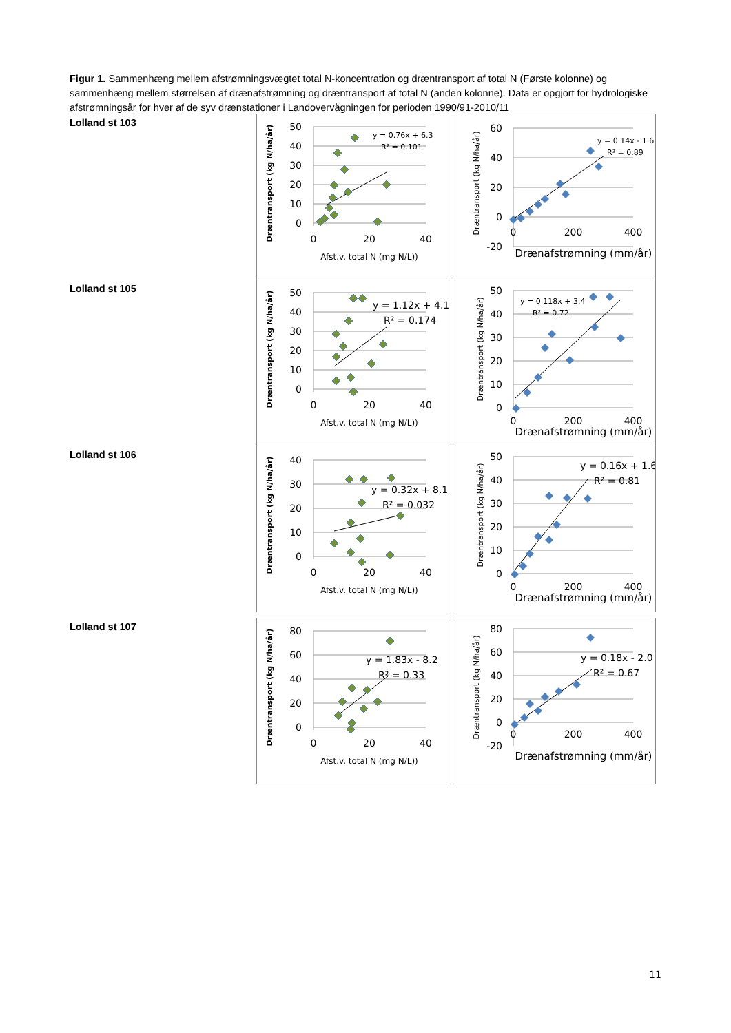Figur 1. Sammenhæng mellem afstrømningsvægtet total N-koncentration og dræntransport af total N (Første kolonne) og sammenhæng mellem størrelsen af drænafstrømning og dræntransport af total N (anden kolonne). Data er opgjort for hydrologiske afstrømningsår for hver af de syv drænstationer i Landovervågningen for perioden 1990/91-2010/11
Lolland st 103
50
40
30
20
10
0
0
20
40
Afst.v. total N (mg N/L))
Dræntransport (kg N/ha/år)
y = 0.76x + 6.3
R² = 0.101
60
40
20
0
-20
0
200
400
Drænafstrømning (mm/år)
Dræntransport (kg N/ha/år)
y = 0.14x - 1.6
R² = 0.89
Lolland st 105
50
40
30
20
10
0
0
20
40
Afst.v. total N (mg N/L))
Dræntransport (kg N/ha/år)
y = 1.12x + 4.1
R² = 0.174
50
40
30
20
10
0
0
200
400
Drænafstrømning (mm/år)
Dræntransport (kg N/ha/år)
y = 0.118x + 3.4
R² = 0.72
Lolland st 106
40
30
20
10
0
0
20
40
Afst.v. total N (mg N/L))
Dræntransport (kg N/ha/år)
y = 0.32x + 8.1
R² = 0.032
50
40
30
20
10
0
0
200
400
Drænafstrømning (mm/år)
Dræntransport (kg N/ha/år)
y = 0.16x + 1.6
R² = 0.81
Lolland st 107
80
60
40
20
0
0
20
40
Afst.v. total N (mg N/L))
Dræntransport (kg N/ha/år)
y = 1.83x - 8.2
R² = 0.33
80
60
40
20
0
-20
0
200
400
Drænafstrømning (mm/år)
Dræntransport (kg N/ha/år)
y = 0.18x - 2.0
R² = 0.67
11